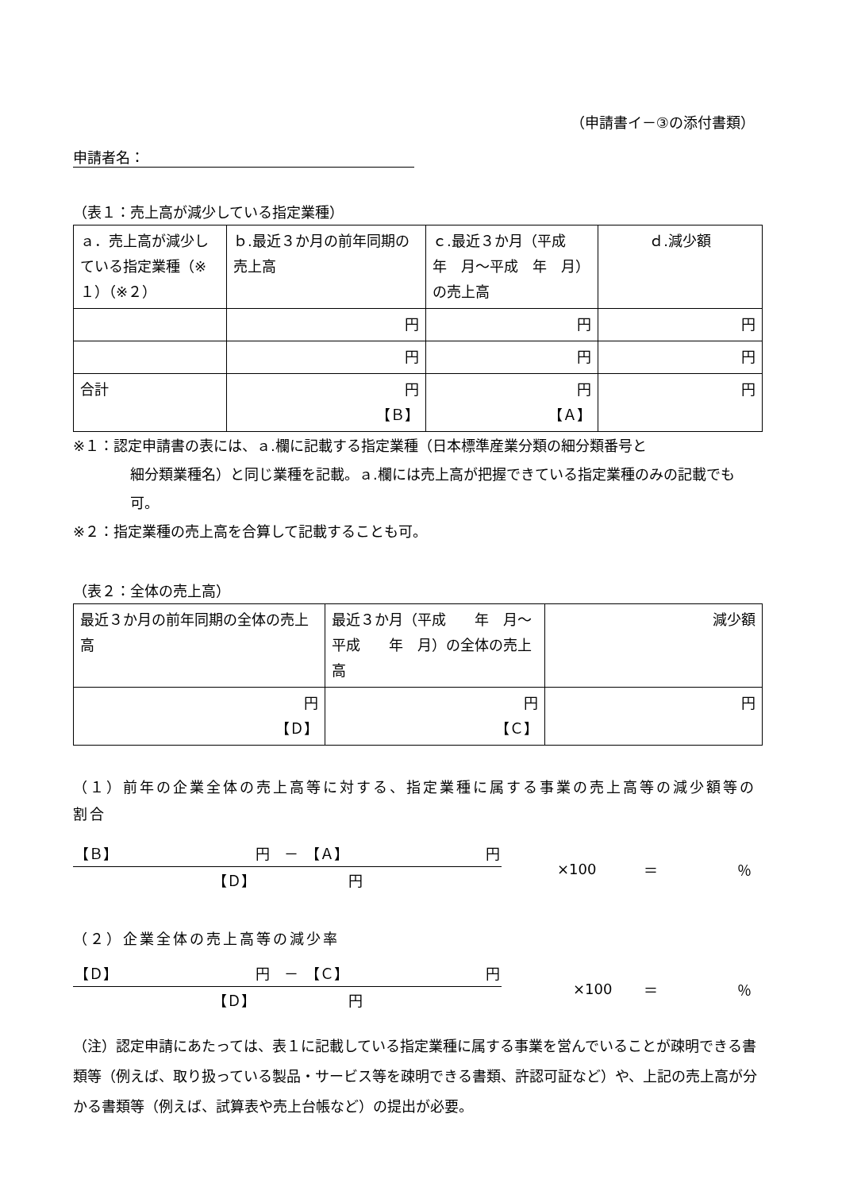（申請書イ－③の添付書類）
申請者名：
（表１：売上高が減少している指定業種）
| ａ．売上高が減少している指定業種（※１）（※２） | ｂ.最近３か月の前年同期の売上高 | ｃ.最近３か月（平成 年 月～平成 年 月）の売上高 | ｄ.減少額 |
| | 円 | 円 | 円 |
| | 円 | 円 | 円 |
| 合計 | 円 【Ｂ】 | 円 【Ａ】 | 円 |
※１：認定申請書の表には、ａ.欄に記載する指定業種（日本標準産業分類の細分類番号と
細分類業種名）と同じ業種を記載。ａ.欄には売上高が把握できている指定業種のみの記載でも可。
※２：指定業種の売上高を合算して記載することも可。
（表２：全体の売上高）
| 最近３か月の前年同期の全体の売上高 | 最近３か月（平成 年 月～平成 年 月）の全体の売上高 | 減少額 |
| 円 【Ｄ】 | 円 【Ｃ】 | 円 |
（１）前年の企業全体の売上高等に対する、指定業種に属する事業の売上高等の減少額等の割合
【Ｂ】 円　－　【Ａ】 円
【Ｄ】　　　　　　　円
×100 ＝ ％
（２）企業全体の売上高等の減少率
【Ｄ】 円　－　【Ｃ】 円
【Ｄ】　　　　　　　円
×100 ＝ ％
（注）認定申請にあたっては、表１に記載している指定業種に属する事業を営んでいることが疎明できる書類等（例えば、取り扱っている製品・サービス等を疎明できる書類、許認可証など）や、上記の売上高が分かる書類等（例えば、試算表や売上台帳など）の提出が必要。